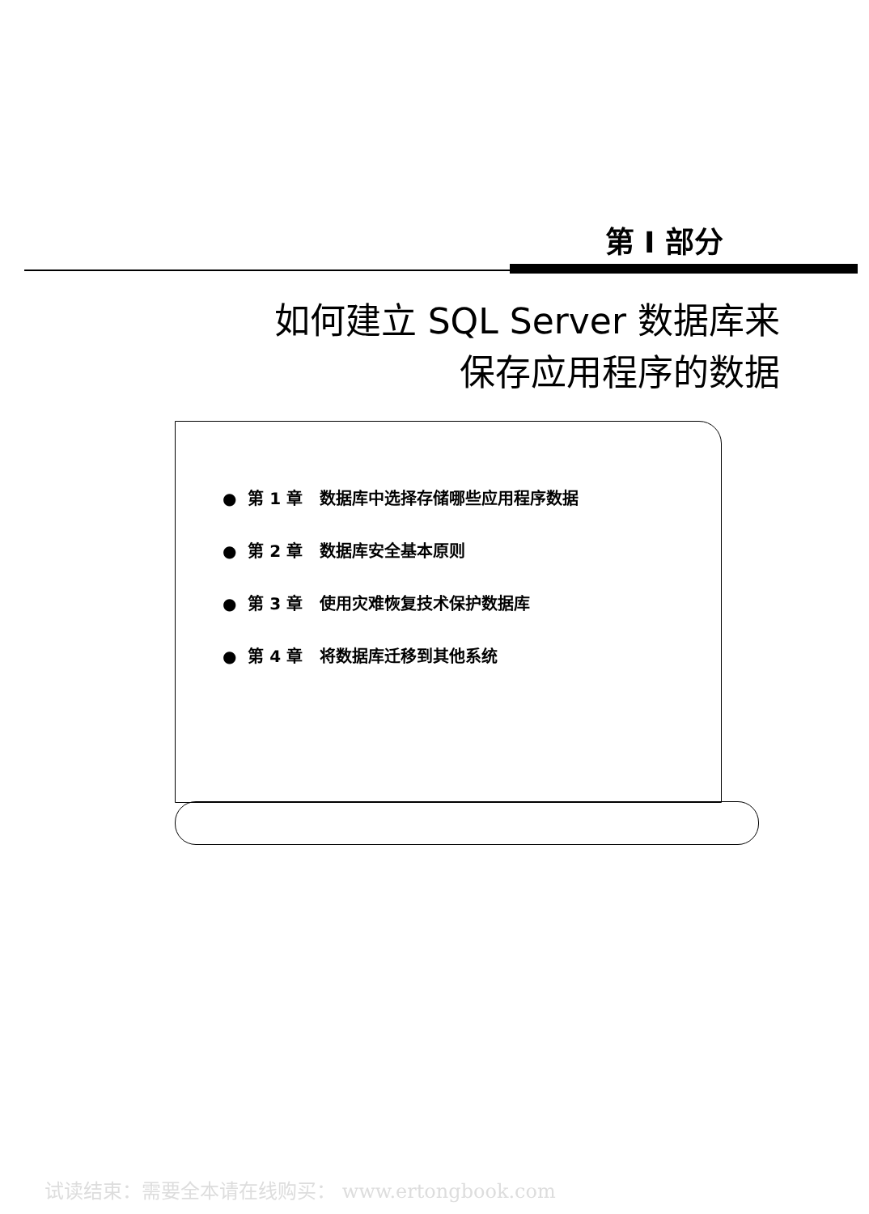第 Ⅰ 部分
如何建立 SQL Server 数据库来
保存应用程序的数据
● 第 1 章 数据库中选择存储哪些应用程序数据
● 第 2 章 数据库安全基本原则
● 第 3 章 使用灾难恢复技术保护数据库
● 第 4 章 将数据库迁移到其他系统
试读结束：需要全本请在线购买： www.ertongbook.com